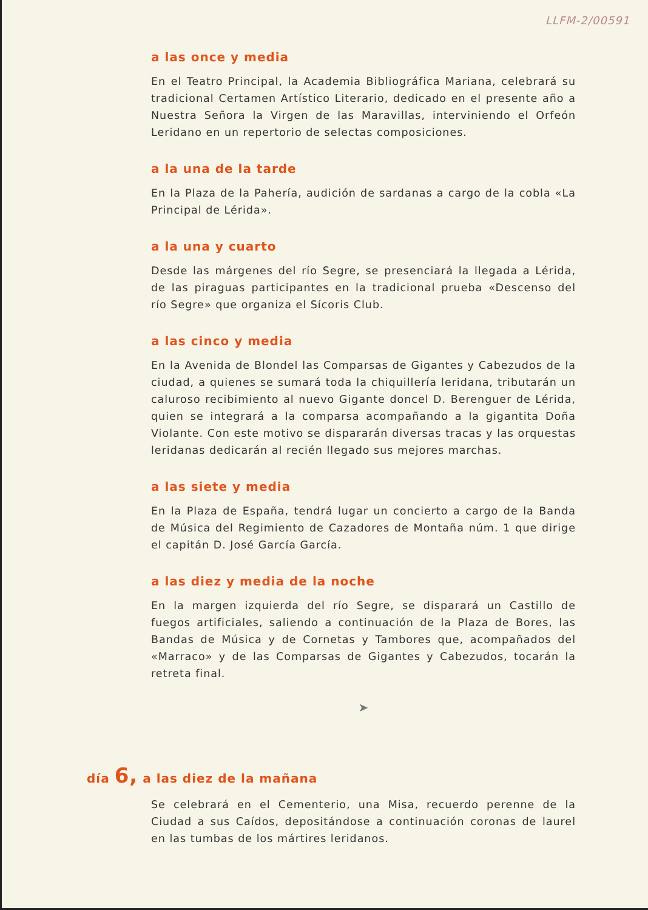LLFM-2/00591
a las once y media
En el Teatro Principal, la Academia Bibliográfica Mariana, celebrará su tradicional Certamen Artístico Literario, dedicado en el presente año a Nuestra Señora la Virgen de las Maravillas, interviniendo el Orfeón Leridano en un repertorio de selectas composiciones.
a la una de la tarde
En la Plaza de la Pahería, audición de sardanas a cargo de la cobla «La Principal de Lérida».
a la una y cuarto
Desde las márgenes del río Segre, se presenciará la llegada a Lérida, de las piraguas participantes en la tradicional prueba «Descenso del río Segre» que organiza el Sícoris Club.
a las cinco y media
En la Avenida de Blondel las Comparsas de Gigantes y Cabezudos de la ciudad, a quienes se sumará toda la chiquillería leridana, tributarán un caluroso recibimiento al nuevo Gigante doncel D. Berenguer de Lérida, quien se integrará a la comparsa acompañando a la gigantita Doña Violante. Con este motivo se dispararán diversas tracas y las orquestas leridanas dedicarán al recién llegado sus mejores marchas.
a las siete y media
En la Plaza de España, tendrá lugar un concierto a cargo de la Banda de Música del Regimiento de Cazadores de Montaña núm. 1 que dirige el capitán D. José García García.
a las diez y media de la noche
En la margen izquierda del río Segre, se disparará un Castillo de fuegos artificiales, saliendo a continuación de la Plaza de Bores, las Bandas de Música y de Cornetas y Tambores que, acompañados del «Marraco» y de las Comparsas de Gigantes y Cabezudos, tocarán la retreta final.
➤
día 6, a las diez de la mañana
Se celebrará en el Cementerio, una Misa, recuerdo perenne de la Ciudad a sus Caídos, depositándose a continuación coronas de laurel en las tumbas de los mártires leridanos.